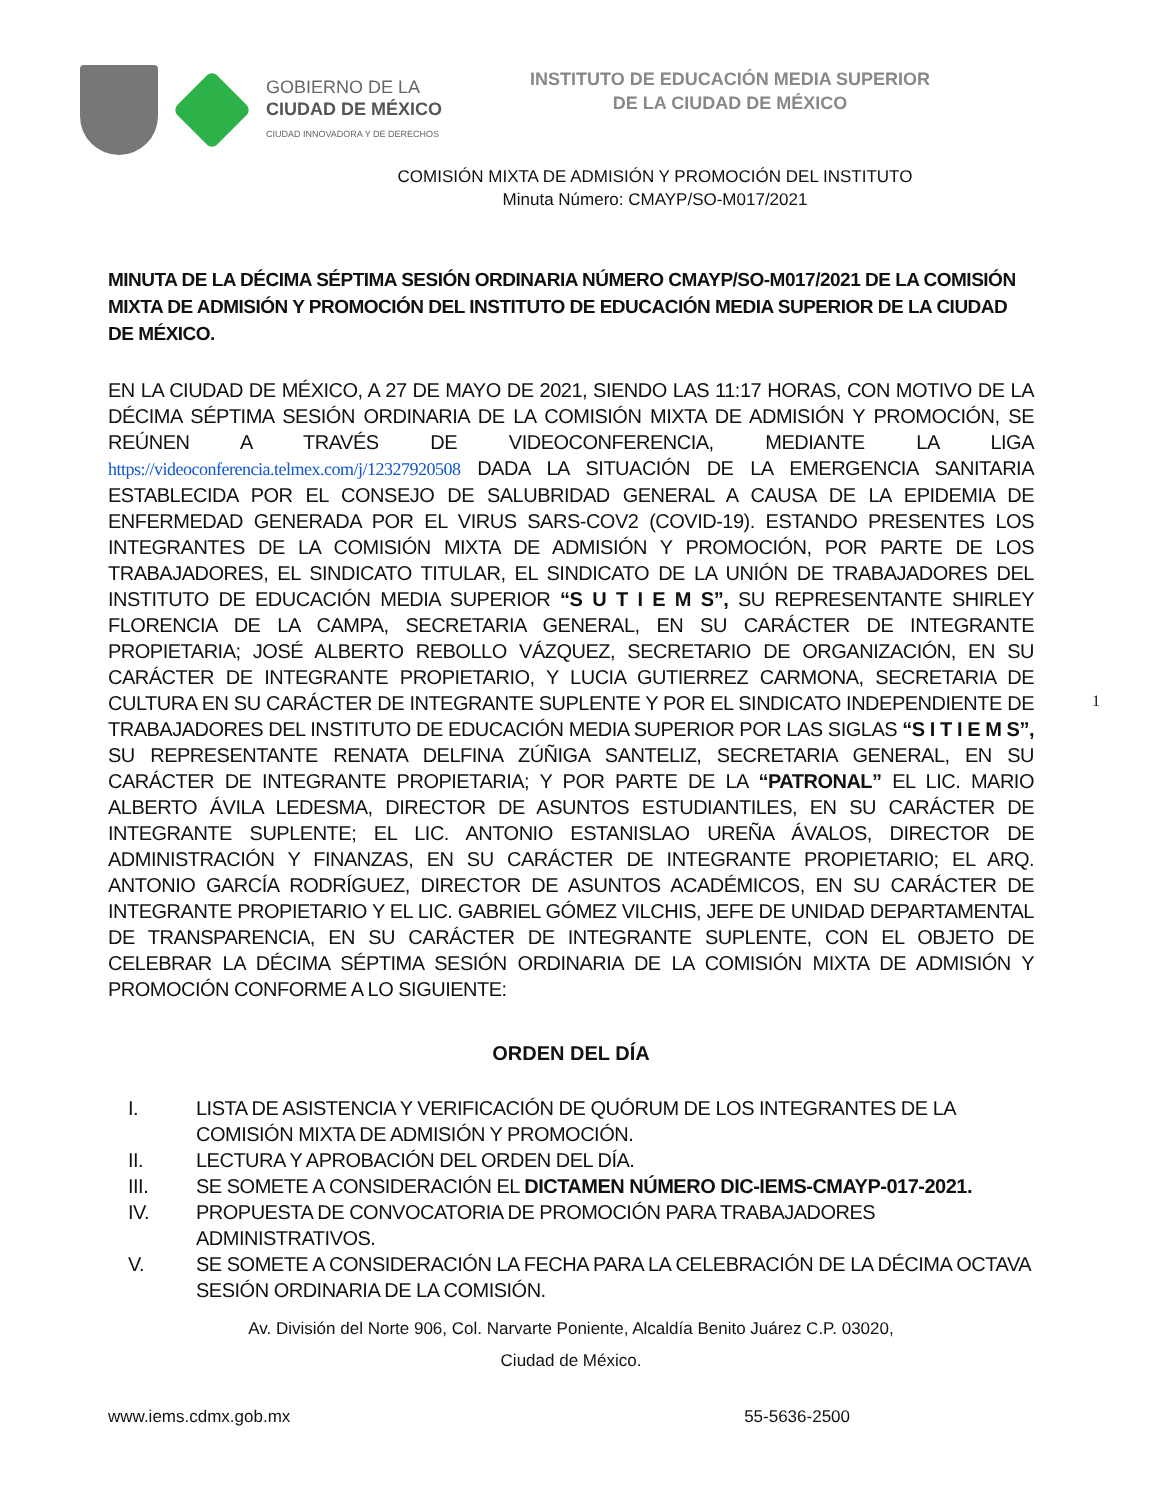GOBIERNO DE LA
CIUDAD DE MÉXICO
CIUDAD INNOVADORA Y DE DERECHOS
INSTITUTO DE EDUCACIÓN MEDIA SUPERIOR
DE LA CIUDAD DE MÉXICO
COMISIÓN MIXTA DE ADMISIÓN Y PROMOCIÓN DEL INSTITUTO
Minuta Número: CMAYP/SO-M017/2021
MINUTA DE LA DÉCIMA SÉPTIMA SESIÓN ORDINARIA NÚMERO CMAYP/SO-M017/2021 DE LA COMISIÓN MIXTA DE ADMISIÓN Y PROMOCIÓN DEL INSTITUTO DE EDUCACIÓN MEDIA SUPERIOR DE LA CIUDAD DE MÉXICO.
EN LA CIUDAD DE MÉXICO, A 27 DE MAYO DE 2021, SIENDO LAS 11:17 HORAS, CON MOTIVO DE LA DÉCIMA SÉPTIMA SESIÓN ORDINARIA DE LA COMISIÓN MIXTA DE ADMISIÓN Y PROMOCIÓN, SE REÚNEN A TRAVÉS DE VIDEOCONFERENCIA, MEDIANTE LA LIGA https://videoconferencia.telmex.com/j/12327920508 DADA LA SITUACIÓN DE LA EMERGENCIA SANITARIA ESTABLECIDA POR EL CONSEJO DE SALUBRIDAD GENERAL A CAUSA DE LA EPIDEMIA DE ENFERMEDAD GENERADA POR EL VIRUS SARS-COV2 (COVID-19). ESTANDO PRESENTES LOS INTEGRANTES DE LA COMISIÓN MIXTA DE ADMISIÓN Y PROMOCIÓN, POR PARTE DE LOS TRABAJADORES, EL SINDICATO TITULAR, EL SINDICATO DE LA UNIÓN DE TRABAJADORES DEL INSTITUTO DE EDUCACIÓN MEDIA SUPERIOR “S U T I E M S”, SU REPRESENTANTE SHIRLEY FLORENCIA DE LA CAMPA, SECRETARIA GENERAL, EN SU CARÁCTER DE INTEGRANTE PROPIETARIA; JOSÉ ALBERTO REBOLLO VÁZQUEZ, SECRETARIO DE ORGANIZACIÓN, EN SU CARÁCTER DE INTEGRANTE PROPIETARIO, Y LUCIA GUTIERREZ CARMONA, SECRETARIA DE CULTURA EN SU CARÁCTER DE INTEGRANTE SUPLENTE Y POR EL SINDICATO INDEPENDIENTE DE TRABAJADORES DEL INSTITUTO DE EDUCACIÓN MEDIA SUPERIOR POR LAS SIGLAS “S I T I E M S”, SU REPRESENTANTE RENATA DELFINA ZÚÑIGA SANTELIZ, SECRETARIA GENERAL, EN SU CARÁCTER DE INTEGRANTE PROPIETARIA; Y POR PARTE DE LA “PATRONAL” EL LIC. MARIO ALBERTO ÁVILA LEDESMA, DIRECTOR DE ASUNTOS ESTUDIANTILES, EN SU CARÁCTER DE INTEGRANTE SUPLENTE; EL LIC. ANTONIO ESTANISLAO UREÑA ÁVALOS, DIRECTOR DE ADMINISTRACIÓN Y FINANZAS, EN SU CARÁCTER DE INTEGRANTE PROPIETARIO; EL ARQ. ANTONIO GARCÍA RODRÍGUEZ, DIRECTOR DE ASUNTOS ACADÉMICOS, EN SU CARÁCTER DE INTEGRANTE PROPIETARIO Y EL LIC. GABRIEL GÓMEZ VILCHIS, JEFE DE UNIDAD DEPARTAMENTAL DE TRANSPARENCIA, EN SU CARÁCTER DE INTEGRANTE SUPLENTE, CON EL OBJETO DE CELEBRAR LA DÉCIMA SÉPTIMA SESIÓN ORDINARIA DE LA COMISIÓN MIXTA DE ADMISIÓN Y PROMOCIÓN CONFORME A LO SIGUIENTE:
ORDEN DEL DÍA
I. LISTA DE ASISTENCIA Y VERIFICACIÓN DE QUÓRUM DE LOS INTEGRANTES DE LA COMISIÓN MIXTA DE ADMISIÓN Y PROMOCIÓN.
II. LECTURA Y APROBACIÓN DEL ORDEN DEL DÍA.
III. SE SOMETE A CONSIDERACIÓN EL DICTAMEN NÚMERO DIC-IEMS-CMAYP-017-2021.
IV. PROPUESTA DE CONVOCATORIA DE PROMOCIÓN PARA TRABAJADORES ADMINISTRATIVOS.
V. SE SOMETE A CONSIDERACIÓN LA FECHA PARA LA CELEBRACIÓN DE LA DÉCIMA OCTAVA SESIÓN ORDINARIA DE LA COMISIÓN.
Av. División del Norte 906, Col. Narvarte Poniente, Alcaldía Benito Juárez C.P. 03020,
Ciudad de México.
www.iems.cdmx.gob.mx 55-5636-2500
1